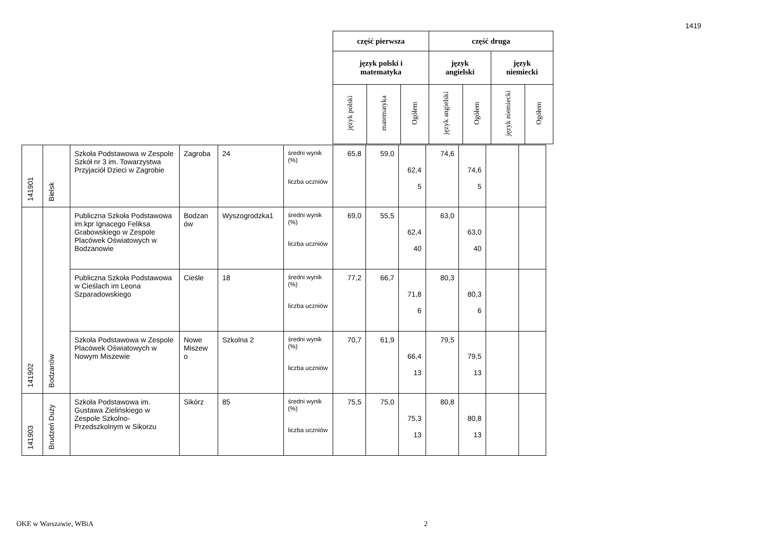1419
| część pierwsza | | | część druga | | | |
| --- | --- | --- | --- | --- | --- | --- |
| język polski i matematyka | | | język angielski | | język niemiecki | |
| język polski | matematyka | Ogółem | język angielski | Ogółem | język niemiecki | Ogółem |
| 141901 | Bielsk | Szkoła Podstawowa w Zespole Szkół nr 3 im. Towarzystwa Przyjaciół Dzieci w Zagrobie | Zagroba | 24 | średni wynik (%) liczba uczniów | 65,8 | 59,0 | 62,4 5 | 74,6 | 74,6 5 | | |
| 141902 | Bodzanów | Publiczna Szkoła Podstawowa im.kpr Ignacego Feliksa Grabowskiego w Zespole Placówek Oświatowych w Bodzanowie | Bodzan ów | Wyszogrodzka1 | średni wynik (%) liczba uczniów | 69,0 | 55,5 | 62,4 40 | 63,0 | 63,0 40 | | |
| | | Publiczna Szkoła Podstawowa w Cieślach im Leona Szparadowskiego | Cieśle | 18 | średni wynik (%) liczba uczniów | 77,2 | 66,7 | 71,8 6 | 80,3 | 80,3 6 | | |
| | | Szkoła Podstawowa w Zespole Placówek Oświatowych w Nowym Miszewie | Nowe Miszew o | Szkolna 2 | średni wynik (%) liczba uczniów | 70,7 | 61,9 | 66,4 13 | 79,5 | 79,5 13 | | |
| 141903 | Brudzeń Duży | Szkoła Podstawowa im. Gustawa Zielińskiego w Zespole Szkolno-Przedszkolnym w Sikorzu | Sikórz | 85 | średni wynik (%) liczba uczniów | 75,5 | 75,0 | 75,3 13 | 80,8 | 80,8 13 | | |
OKE w Warszawie, WBiA 2